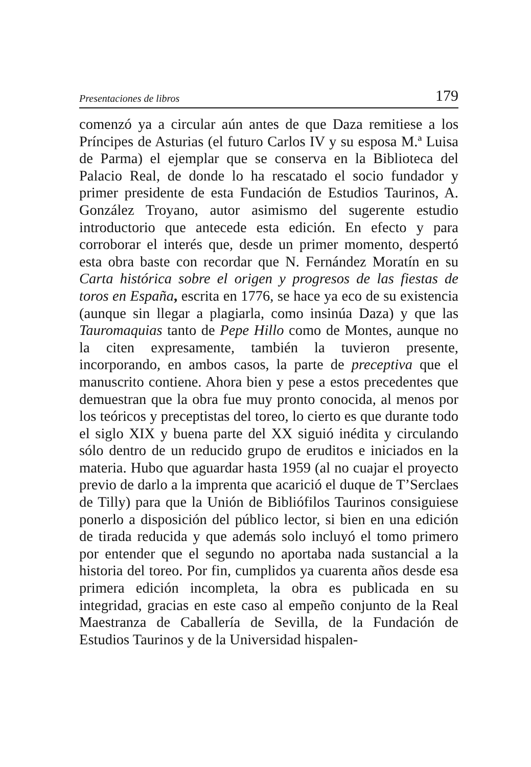Presentaciones de libros 179
comenzó ya a circular aún antes de que Daza remitiese a los Príncipes de Asturias (el futuro Carlos IV y su esposa M.ª Luisa de Parma) el ejemplar que se conserva en la Biblioteca del Palacio Real, de donde lo ha rescatado el socio fundador y primer presidente de esta Fundación de Estudios Taurinos, A. González Troyano, autor asimismo del sugerente estudio introductorio que antecede esta edición. En efecto y para corroborar el interés que, desde un primer momento, despertó esta obra baste con recordar que N. Fernández Moratín en su Carta histórica sobre el origen y progresos de las fiestas de toros en España, escrita en 1776, se hace ya eco de su existencia (aunque sin llegar a plagiarla, como insinúa Daza) y que las Tauromaquias tanto de Pepe Hillo como de Montes, aunque no la citen expresamente, también la tuvieron presente, incorporando, en ambos casos, la parte de preceptiva que el manuscrito contiene. Ahora bien y pese a estos precedentes que demuestran que la obra fue muy pronto conocida, al menos por los teóricos y preceptistas del toreo, lo cierto es que durante todo el siglo XIX y buena parte del XX siguió inédita y circulando sólo dentro de un reducido grupo de eruditos e iniciados en la materia. Hubo que aguardar hasta 1959 (al no cuajar el proyecto previo de darlo a la imprenta que acarició el duque de T’Serclaes de Tilly) para que la Unión de Bibliófilos Taurinos consiguiese ponerlo a disposición del público lector, si bien en una edición de tirada reducida y que además solo incluyó el tomo primero por entender que el segundo no aportaba nada sustancial a la historia del toreo. Por fin, cumplidos ya cuarenta años desde esa primera edición incompleta, la obra es publicada en su integridad, gracias en este caso al empeño conjunto de la Real Maestranza de Caballería de Sevilla, de la Fundación de Estudios Taurinos y de la Universidad hispalen-